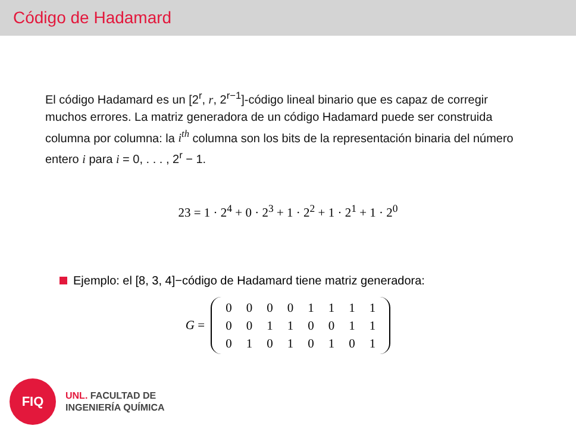Código de Hadamard
El código Hadamard es un [2<sup>r</sup>, r, 2<sup>r−1</sup>]-código lineal binario que es capaz de corregir muchos errores. La matriz generadora de un código Hadamard puede ser construida columna por columna: la i<sup>th</sup> columna son los bits de la representación binaria del número entero i para i = 0, . . . , 2<sup>r</sup> − 1.
23 = 1 · 2<sup>4</sup> + 0 · 2<sup>3</sup> + 1 · 2<sup>2</sup> + 1 · 2<sup>1</sup> + 1 · 2<sup>0</sup>
Ejemplo: el [8, 3, 4]−código de Hadamard tiene matriz generadora:
G =
| 0 | 0 | 0 | 0 | 1 | 1 | 1 | 1 |
| 0 | 0 | 1 | 1 | 0 | 0 | 1 | 1 |
| 0 | 1 | 0 | 1 | 0 | 1 | 0 | 1 |
FIQ
UNL. FACULTAD DE
INGENIERÍA QUÍMICA